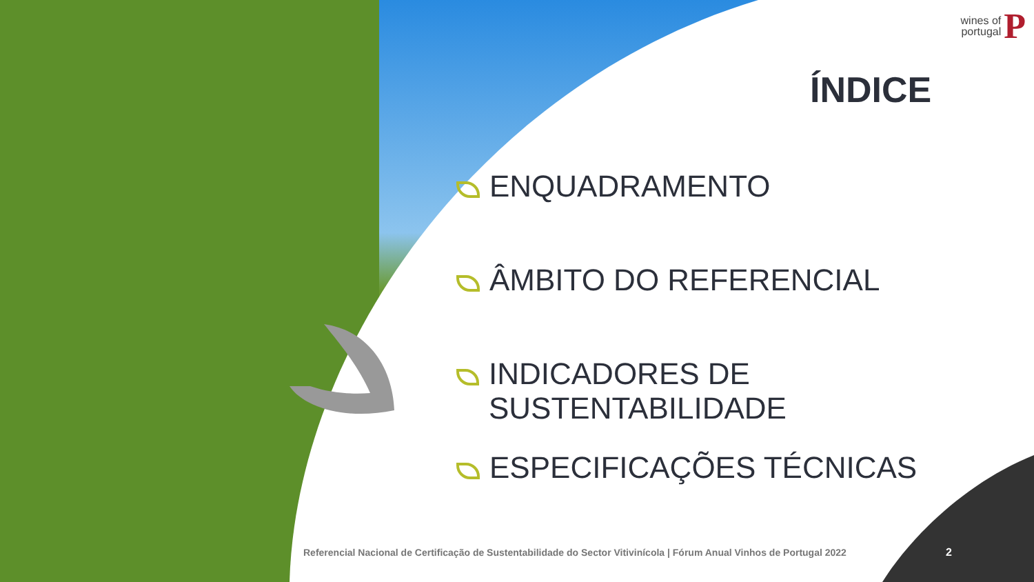wines of
portugal
P
ÍNDICE
ENQUADRAMENTO
ÂMBITO DO REFERENCIAL
INDICADORES DE SUSTENTABILIDADE
ESPECIFICAÇÕES TÉCNICAS
Referencial Nacional de Certificação de Sustentabilidade do Sector Vitivinícola | Fórum Anual Vinhos de Portugal 2022
2